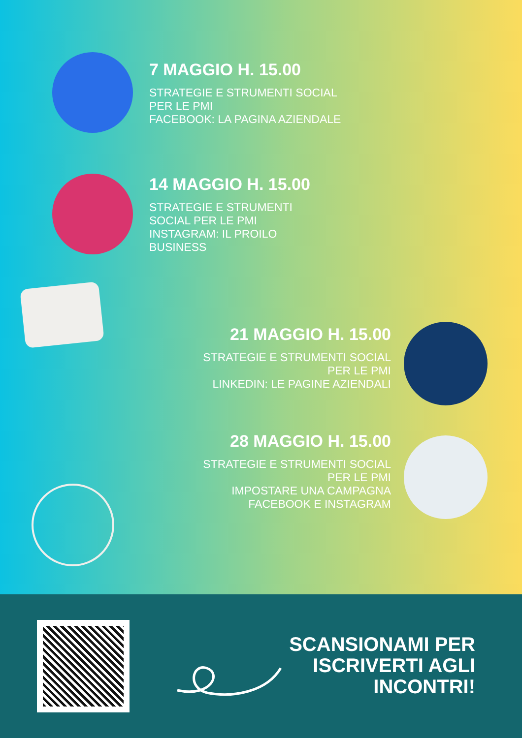7 MAGGIO H. 15.00
STRATEGIE E STRUMENTI SOCIAL
PER LE PMI
FACEBOOK: LA PAGINA AZIENDALE
14 MAGGIO H. 15.00
STRATEGIE E STRUMENTI
SOCIAL PER LE PMI
INSTAGRAM: IL PROILO
BUSINESS
21 MAGGIO H. 15.00
STRATEGIE E STRUMENTI SOCIAL
PER LE PMI
LINKEDIN: LE PAGINE AZIENDALI
28 MAGGIO H. 15.00
STRATEGIE E STRUMENTI SOCIAL
PER LE PMI
IMPOSTARE UNA CAMPAGNA
FACEBOOK E INSTAGRAM
SCANSIONAMI PER
ISCRIVERTI AGLI
INCONTRI!